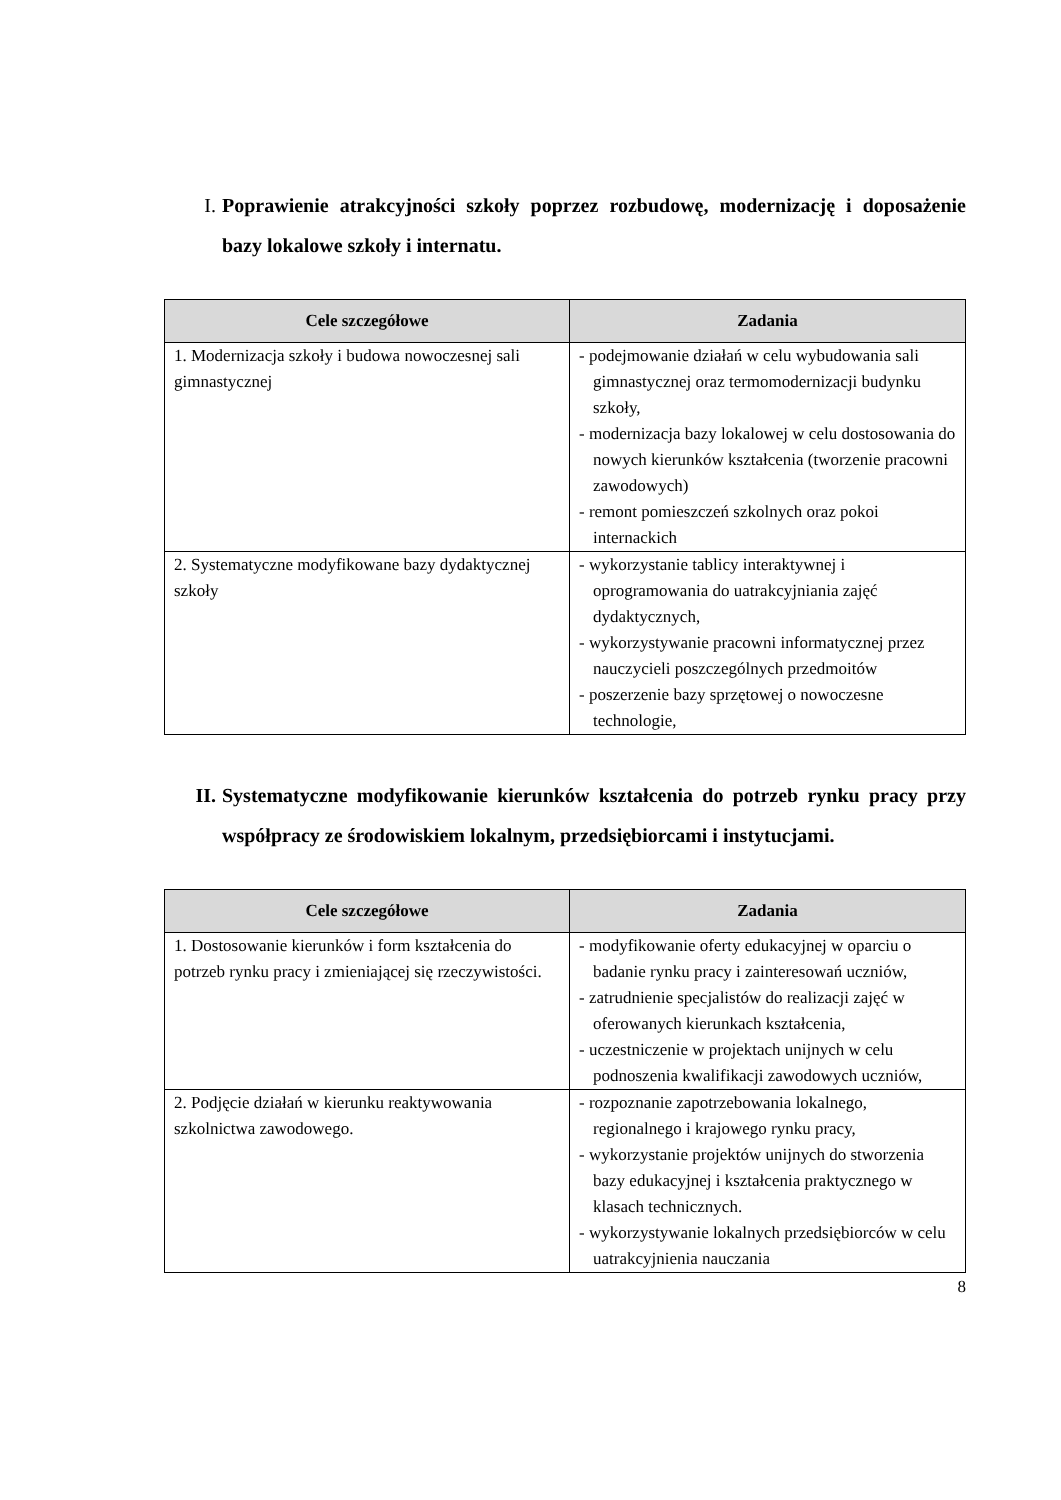I. Poprawienie atrakcyjności szkoły poprzez rozbudowę, modernizację i doposażenie bazy lokalowe szkoły i internatu.
| Cele szczegółowe | Zadania |
| --- | --- |
| 1. Modernizacja szkoły i budowa nowoczesnej sali gimnastycznej | - podejmowanie działań w celu wybudowania sali gimnastycznej oraz termomodernizacji budynku szkoły, - modernizacja bazy lokalowej w celu dostosowania do nowych kierunków kształcenia (tworzenie pracowni zawodowych) - remont pomieszczeń szkolnych oraz pokoi internackich |
| 2. Systematyczne modyfikowane bazy dydaktycznej szkoły | - wykorzystanie tablicy interaktywnej i oprogramowania do uatrakcyjniania zajęć dydaktycznych, - wykorzystywanie pracowni informatycznej przez nauczycieli poszczególnych przedmoitów - poszerzenie bazy sprzętowej o nowoczesne technologie, |
II. Systematyczne modyfikowanie kierunków kształcenia do potrzeb rynku pracy przy współpracy ze środowiskiem lokalnym, przedsiębiorcami i instytucjami.
| Cele szczegółowe | Zadania |
| --- | --- |
| 1. Dostosowanie kierunków i form kształcenia do potrzeb rynku pracy i zmieniającej się rzeczywistości. | - modyfikowanie oferty edukacyjnej w oparciu o badanie rynku pracy i zainteresowań uczniów, - zatrudnienie specjalistów do realizacji zajęć w oferowanych kierunkach kształcenia, - uczestniczenie w projektach unijnych w celu podnoszenia kwalifikacji zawodowych uczniów, |
| 2. Podjęcie działań w kierunku reaktywowania szkolnictwa zawodowego. | - rozpoznanie zapotrzebowania lokalnego, regionalnego i krajowego rynku pracy, - wykorzystanie projektów unijnych do stworzenia bazy edukacyjnej i kształcenia praktycznego w klasach technicznych. - wykorzystywanie lokalnych przedsiębiorców w celu uatrakcyjnienia nauczania |
8